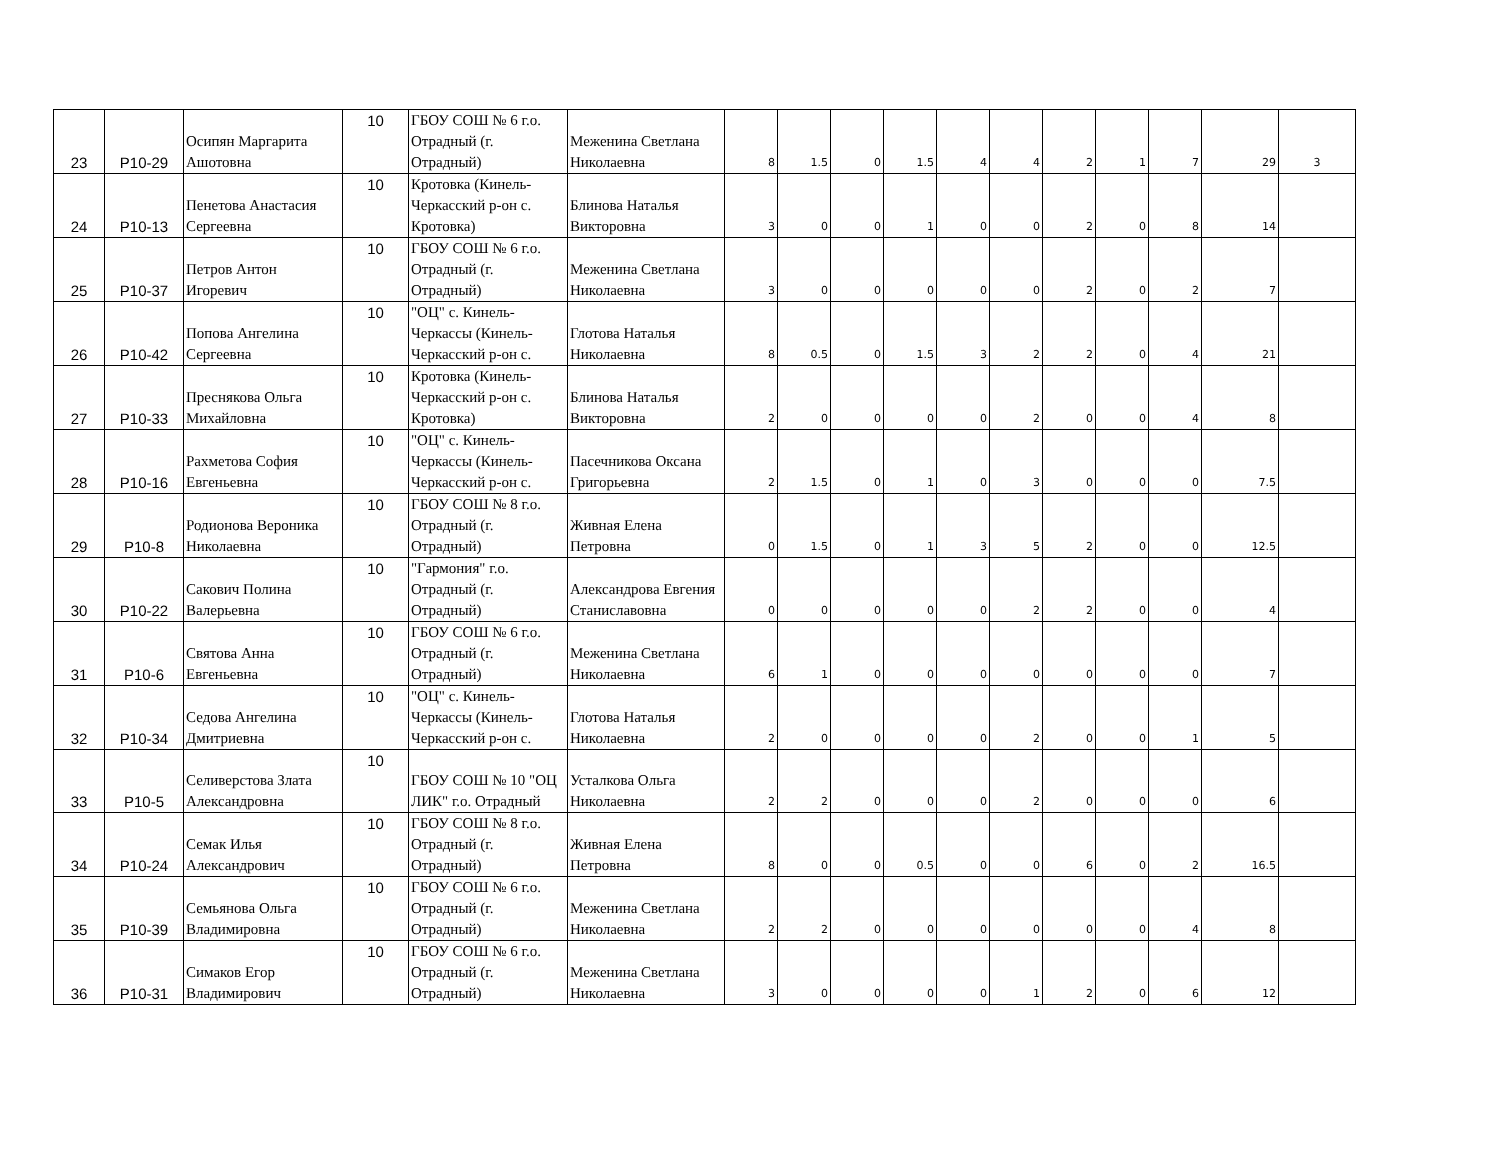| 23 | P10-29 | Осипян Маргарита Ашотовна | 10 | ГБОУ СОШ № 6 г.о. Отрадный (г. Отрадный) | Меженина Светлана Николаевна | 8 | 1.5 | 0 | 1.5 | 4 | 4 | 2 | 1 | 7 | 29 | 3 |
| 24 | P10-13 | Пенетова Анастасия Сергеевна | 10 | Кротовка (Кинель-Черкасский р-он с. Кротовка) | Блинова Наталья Викторовна | 3 | 0 | 0 | 1 | 0 | 0 | 2 | 0 | 8 | 14 | |
| 25 | P10-37 | Петров Антон Игоревич | 10 | ГБОУ СОШ № 6 г.о. Отрадный (г. Отрадный) | Меженина Светлана Николаевна | 3 | 0 | 0 | 0 | 0 | 0 | 2 | 0 | 2 | 7 | |
| 26 | P10-42 | Попова Ангелина Сергеевна | 10 | "ОЦ" с. Кинель-Черкассы (Кинель-Черкасский р-он с. | Глотова Наталья Николаевна | 8 | 0.5 | 0 | 1.5 | 3 | 2 | 2 | 0 | 4 | 21 | |
| 27 | P10-33 | Преснякова Ольга Михайловна | 10 | Кротовка (Кинель-Черкасский р-он с. Кротовка) | Блинова Наталья Викторовна | 2 | 0 | 0 | 0 | 0 | 2 | 0 | 0 | 4 | 8 | |
| 28 | P10-16 | Рахметова София Евгеньевна | 10 | "ОЦ" с. Кинель-Черкассы (Кинель-Черкасский р-он с. | Пасечникова Оксана Григорьевна | 2 | 1.5 | 0 | 1 | 0 | 3 | 0 | 0 | 0 | 7.5 | |
| 29 | P10-8 | Родионова Вероника Николаевна | 10 | ГБОУ СОШ № 8 г.о. Отрадный (г. Отрадный) | Живная Елена Петровна | 0 | 1.5 | 0 | 1 | 3 | 5 | 2 | 0 | 0 | 12.5 | |
| 30 | P10-22 | Сакович Полина Валерьевна | 10 | "Гармония" г.о. Отрадный (г. Отрадный) | Александрова Евгения Станиславовна | 0 | 0 | 0 | 0 | 0 | 2 | 2 | 0 | 0 | 4 | |
| 31 | P10-6 | Святова Анна Евгеньевна | 10 | ГБОУ СОШ № 6 г.о. Отрадный (г. Отрадный) | Меженина Светлана Николаевна | 6 | 1 | 0 | 0 | 0 | 0 | 0 | 0 | 0 | 7 | |
| 32 | P10-34 | Седова Ангелина Дмитриевна | 10 | "ОЦ" с. Кинель-Черкассы (Кинель-Черкасский р-он с. | Глотова Наталья Николаевна | 2 | 0 | 0 | 0 | 0 | 2 | 0 | 0 | 1 | 5 | |
| 33 | P10-5 | Селиверстова Злата Александровна | 10 | ГБОУ СОШ № 10 "ОЦ ЛИК" г.о. Отрадный | Усталкова Ольга Николаевна | 2 | 2 | 0 | 0 | 0 | 2 | 0 | 0 | 0 | 6 | |
| 34 | P10-24 | Семак Илья Александрович | 10 | ГБОУ СОШ № 8 г.о. Отрадный (г. Отрадный) | Живная Елена Петровна | 8 | 0 | 0 | 0.5 | 0 | 0 | 6 | 0 | 2 | 16.5 | |
| 35 | P10-39 | Семьянова Ольга Владимировна | 10 | ГБОУ СОШ № 6 г.о. Отрадный (г. Отрадный) | Меженина Светлана Николаевна | 2 | 2 | 0 | 0 | 0 | 0 | 0 | 0 | 4 | 8 | |
| 36 | P10-31 | Симаков Егор Владимирович | 10 | ГБОУ СОШ № 6 г.о. Отрадный (г. Отрадный) | Меженина Светлана Николаевна | 3 | 0 | 0 | 0 | 0 | 1 | 2 | 0 | 6 | 12 | |